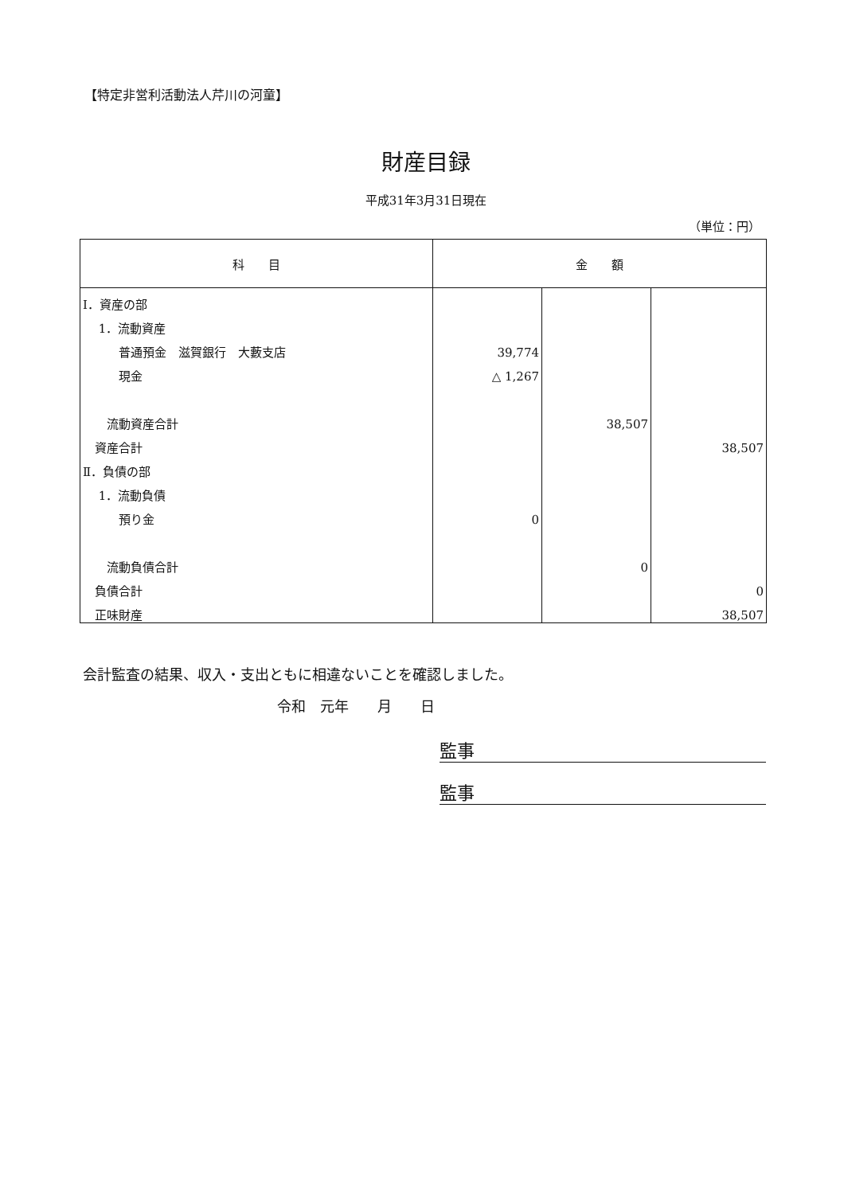【特定非営利活動法人芹川の河童】
財産目録
平成31年3月31日現在
（単位：円）
| 科 目 | 金 額 | | |
| --- | --- | --- | --- |
| Ⅰ．資産の部 | | | |
| 1．流動資産 | | | |
| 普通預金 滋賀銀行 大藪支店 | 39,774 | | |
| 現金 | △ 1,267 | | |
| 流動資産合計 | | 38,507 | |
| 資産合計 | | | 38,507 |
| Ⅱ．負債の部 | | | |
| 1．流動負債 | | | |
| 預り金 | 0 | | |
| 流動負債合計 | | 0 | |
| 負債合計 | | | 0 |
| 正味財産 | | | 38,507 |
会計監査の結果、収入・支出ともに相違ないことを確認しました。
令和　元年　　月　　日
監事
監事